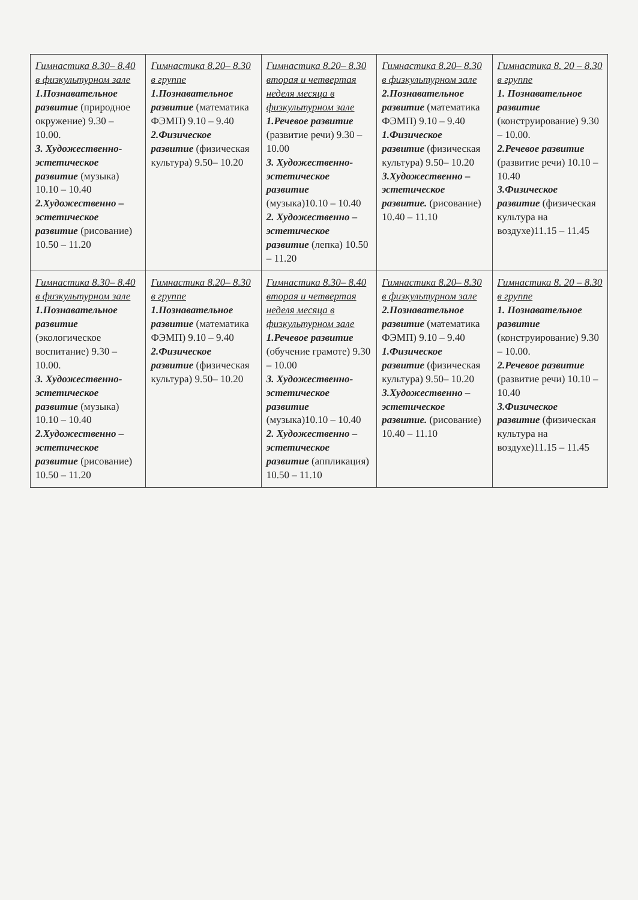| Гимнастика 8.30– 8.40 в физкультурном зале 1.Познавательное развитие (природное окружение) 9.30 – 10.00. 3. Художественно-эстетическое развитие (музыка) 10.10 – 10.40 2.Художественно – эстетическое развитие (рисование) 10.50 – 11.20 | Гимнастика 8.20– 8.30 в группе 1.Познавательное развитие (математика ФЭМП) 9.10 – 9.40 2.Физическое развитие (физическая культура) 9.50– 10.20 | Гимнастика 8.20– 8.30 вторая и четвертая неделя месяца в физкультурном зале 1.Речевое развитие (развитие речи) 9.30 – 10.00 3. Художественно-эстетическое развитие (музыка)10.10 – 10.40 2. Художественно – эстетическое развитие (лепка) 10.50 – 11.20 | Гимнастика 8.20– 8.30 в физкультурном зале 2.Познавательное развитие (математика ФЭМП) 9.10 – 9.40 1.Физическое развитие (физическая культура) 9.50– 10.20 3.Художественно – эстетическое развитие. (рисование) 10.40 – 11.10 | Гимнастика 8. 20 – 8.30 в группе 1. Познавательное развитие (конструирование) 9.30 – 10.00. 2.Речевое развитие (развитие речи) 10.10 – 10.40 3.Физическое развитие (физическая культура на воздухе)11.15 – 11.45 |
| Гимнастика 8.30– 8.40 в физкультурном зале 1.Познавательное развитие (экологическое воспитание) 9.30 – 10.00. 3. Художественно-эстетическое развитие (музыка) 10.10 – 10.40 2.Художественно – эстетическое развитие (рисование) 10.50 – 11.20 | Гимнастика 8.20– 8.30 в группе 1.Познавательное развитие (математика ФЭМП) 9.10 – 9.40 2.Физическое развитие (физическая культура) 9.50– 10.20 | Гимнастика 8.30– 8.40 вторая и четвертая неделя месяца в физкультурном зале 1.Речевое развитие (обучение грамоте) 9.30 – 10.00 3. Художественно-эстетическое развитие (музыка)10.10 – 10.40 2. Художественно – эстетическое развитие (аппликация) 10.50 – 11.10 | Гимнастика 8.20– 8.30 в физкультурном зале 2.Познавательное развитие (математика ФЭМП) 9.10 – 9.40 1.Физическое развитие (физическая культура) 9.50– 10.20 3.Художественно – эстетическое развитие. (рисование) 10.40 – 11.10 | Гимнастика 8. 20 – 8.30 в группе 1. Познавательное развитие (конструирование) 9.30 – 10.00. 2.Речевое развитие (развитие речи) 10.10 – 10.40 3.Физическое развитие (физическая культура на воздухе)11.15 – 11.45 |